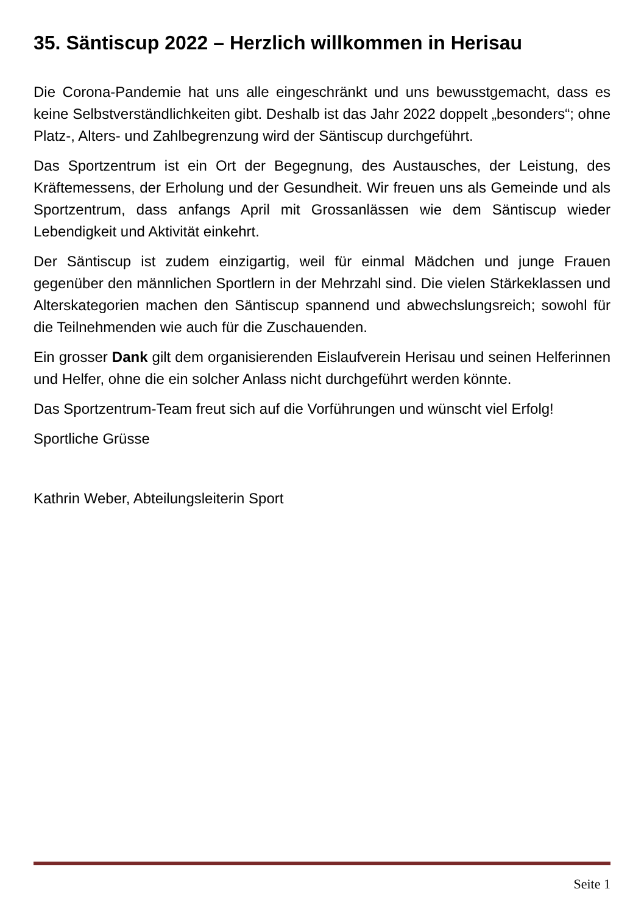35. Säntiscup 2022 – Herzlich willkommen in Herisau
Die Corona-Pandemie hat uns alle eingeschränkt und uns bewusstgemacht, dass es keine Selbstverständlichkeiten gibt. Deshalb ist das Jahr 2022 doppelt „besonders“; ohne Platz-, Alters- und Zahlbegrenzung wird der Säntiscup durchgeführt.
Das Sportzentrum ist ein Ort der Begegnung, des Austausches, der Leistung, des Kräftemessens, der Erholung und der Gesundheit. Wir freuen uns als Gemeinde und als Sportzentrum, dass anfangs April mit Grossanlässen wie dem Säntiscup wieder Lebendigkeit und Aktivität einkehrt.
Der Säntiscup ist zudem einzigartig, weil für einmal Mädchen und junge Frauen gegenüber den männlichen Sportlern in der Mehrzahl sind. Die vielen Stärkeklassen und Alterskategorien machen den Säntiscup spannend und abwechslungsreich; sowohl für die Teilnehmenden wie auch für die Zuschauenden.
Ein grosser Dank gilt dem organisierenden Eislaufverein Herisau und seinen Helferinnen und Helfer, ohne die ein solcher Anlass nicht durchgeführt werden könnte.
Das Sportzentrum-Team freut sich auf die Vorführungen und wünscht viel Erfolg!
Sportliche Grüsse
Kathrin Weber, Abteilungsleiterin Sport
Seite 1